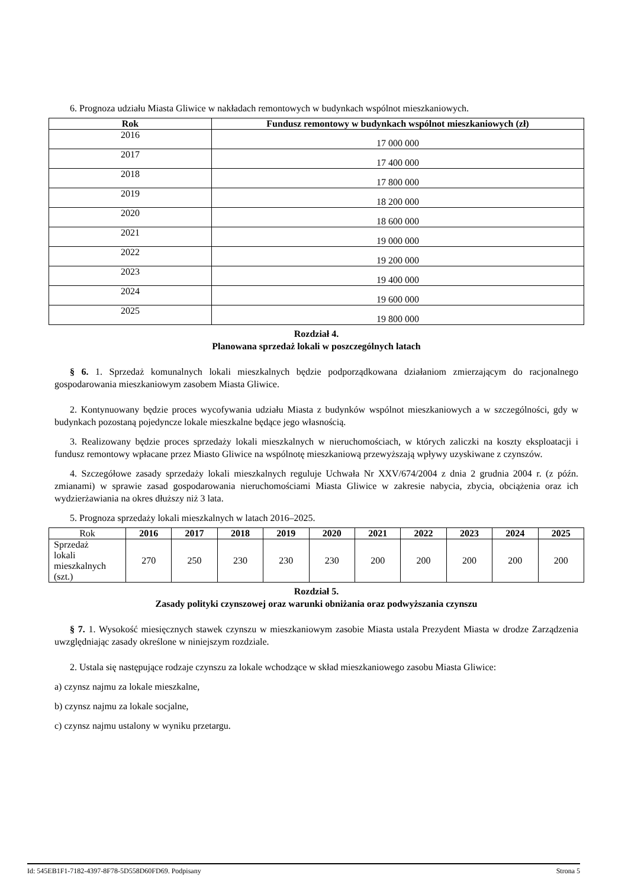6. Prognoza udziału Miasta Gliwice w nakładach remontowych w budynkach wspólnot mieszkaniowych.
| Rok | Fundusz remontowy w budynkach wspólnot mieszkaniowych (zł) |
| --- | --- |
| 2016 | 17 000 000 |
| 2017 | 17 400 000 |
| 2018 | 17 800 000 |
| 2019 | 18 200 000 |
| 2020 | 18 600 000 |
| 2021 | 19 000 000 |
| 2022 | 19 200 000 |
| 2023 | 19 400 000 |
| 2024 | 19 600 000 |
| 2025 | 19 800 000 |
Rozdział 4.
Planowana sprzedaż lokali w poszczególnych latach
§ 6. 1. Sprzedaż komunalnych lokali mieszkalnych będzie podporządkowana działaniom zmierzającym do racjonalnego gospodarowania mieszkaniowym zasobem Miasta Gliwice.
2. Kontynuowany będzie proces wycofywania udziału Miasta z budynków wspólnot mieszkaniowych a w szczególności, gdy w budynkach pozostaną pojedyncze lokale mieszkalne będące jego własnością.
3. Realizowany będzie proces sprzedaży lokali mieszkalnych w nieruchomościach, w których zaliczki na koszty eksploatacji i fundusz remontowy wpłacane przez Miasto Gliwice na wspólnotę mieszkaniową przewyższają wpływy uzyskiwane z czynszów.
4. Szczegółowe zasady sprzedaży lokali mieszkalnych reguluje Uchwała Nr XXV/674/2004 z dnia 2 grudnia 2004 r. (z późn. zmianami) w sprawie zasad gospodarowania nieruchomościami Miasta Gliwice w zakresie nabycia, zbycia, obciążenia oraz ich wydzierżawiania na okres dłuższy niż 3 lata.
5. Prognoza sprzedaży lokali mieszkalnych w latach 2016–2025.
| Rok | 2016 | 2017 | 2018 | 2019 | 2020 | 2021 | 2022 | 2023 | 2024 | 2025 |
| Sprzedaż lokali mieszkalnych (szt.) | 270 | 250 | 230 | 230 | 230 | 200 | 200 | 200 | 200 | 200 |
Rozdział 5.
Zasady polityki czynszowej oraz warunki obniżania oraz podwyższania czynszu
§ 7. 1. Wysokość miesięcznych stawek czynszu w mieszkaniowym zasobie Miasta ustala Prezydent Miasta w drodze Zarządzenia uwzględniając zasady określone w niniejszym rozdziale.
2. Ustala się następujące rodzaje czynszu za lokale wchodzące w skład mieszkaniowego zasobu Miasta Gliwice:
a) czynsz najmu za lokale mieszkalne,
b) czynsz najmu za lokale socjalne,
c) czynsz najmu ustalony w wyniku przetargu.
Id: 545EB1F1-7182-4397-8F78-5D558D60FD69. Podpisany Strona 5